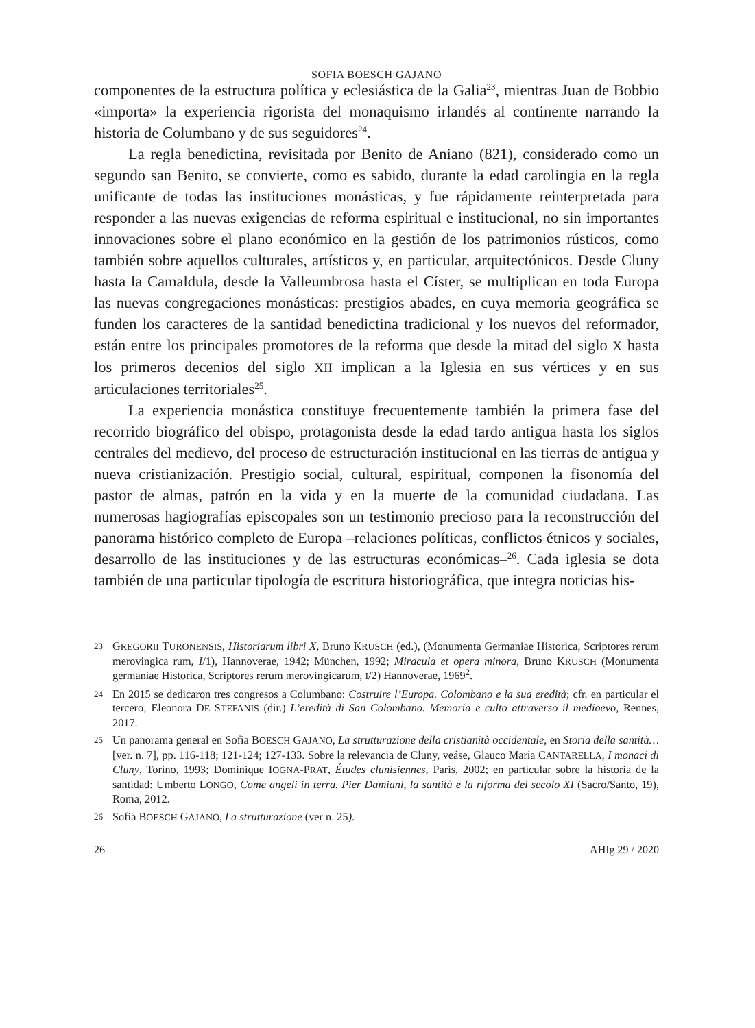SOFIA BOESCH GAJANO
componentes de la estructura política y eclesiástica de la Galia<sup>23</sup>, mientras Juan de Bobbio «importa» la experiencia rigorista del monaquismo irlandés al continente narrando la historia de Columbano y de sus seguidores<sup>24</sup>.
La regla benedictina, revisitada por Benito de Aniano (821), considerado como un segundo san Benito, se convierte, como es sabido, durante la edad carolingia en la regla unificante de todas las instituciones monásticas, y fue rápidamente reinterpretada para responder a las nuevas exigencias de reforma espiritual e institucional, no sin importantes innovaciones sobre el plano económico en la gestión de los patrimonios rústicos, como también sobre aquellos culturales, artísticos y, en particular, arquitectónicos. Desde Cluny hasta la Camaldula, desde la Valleumbrosa hasta el Císter, se multiplican en toda Europa las nuevas congregaciones monásticas: prestigios abades, en cuya memoria geográfica se funden los caracteres de la santidad benedictina tradicional y los nuevos del reformador, están entre los principales promotores de la reforma que desde la mitad del siglo X hasta los primeros decenios del siglo XII implican a la Iglesia en sus vértices y en sus articulaciones territoriales<sup>25</sup>.
La experiencia monástica constituye frecuentemente también la primera fase del recorrido biográfico del obispo, protagonista desde la edad tardo antigua hasta los siglos centrales del medievo, del proceso de estructuración institucional en las tierras de antigua y nueva cristianización. Prestigio social, cultural, espiritual, componen la fisonomía del pastor de almas, patrón en la vida y en la muerte de la comunidad ciudadana. Las numerosas hagiografías episcopales son un testimonio precioso para la reconstrucción del panorama histórico completo de Europa –relaciones políticas, conflictos étnicos y sociales, desarrollo de las instituciones y de las estructuras económicas–<sup>26</sup>. Cada iglesia se dota también de una particular tipología de escritura historiográfica, que integra noticias his-
23 GREGORII TURONENSIS, Historiarum libri X, Bruno KRUSCH (ed.), (Monumenta Germaniae Historica, Scriptores rerum merovingica rum, I/1), Hannoverae, 1942; München, 1992; Miracula et opera minora, Bruno KRUSCH (Monumenta germaniae Historica, Scriptores rerum merovingicarum, I/2) Hannoverae, 1969<sup>2</sup>.
24 En 2015 se dedicaron tres congresos a Columbano: Costruire l’Europa. Colombano e la sua eredità; cfr. en particular el tercero; Eleonora DE STEFANIS (dir.) L’eredità di San Colombano. Memoria e culto attraverso il medioevo, Rennes, 2017.
25 Un panorama general en Sofia BOESCH GAJANO, La strutturazione della cristianità occidentale, en Storia della santità… [ver. n. 7], pp. 116-118; 121-124; 127-133. Sobre la relevancia de Cluny, veáse, Glauco Maria CANTARELLA, I monaci di Cluny, Torino, 1993; Dominique IOGNA-PRAT, Études clunisiennes, Paris, 2002; en particular sobre la historia de la santidad: Umberto LONGO, Come angeli in terra. Pier Damiani, la santità e la riforma del secolo XI (Sacro/Santo, 19), Roma, 2012.
26 Sofia BOESCH GAJANO, La strutturazione (ver n. 25).
26 AHIg 29 / 2020